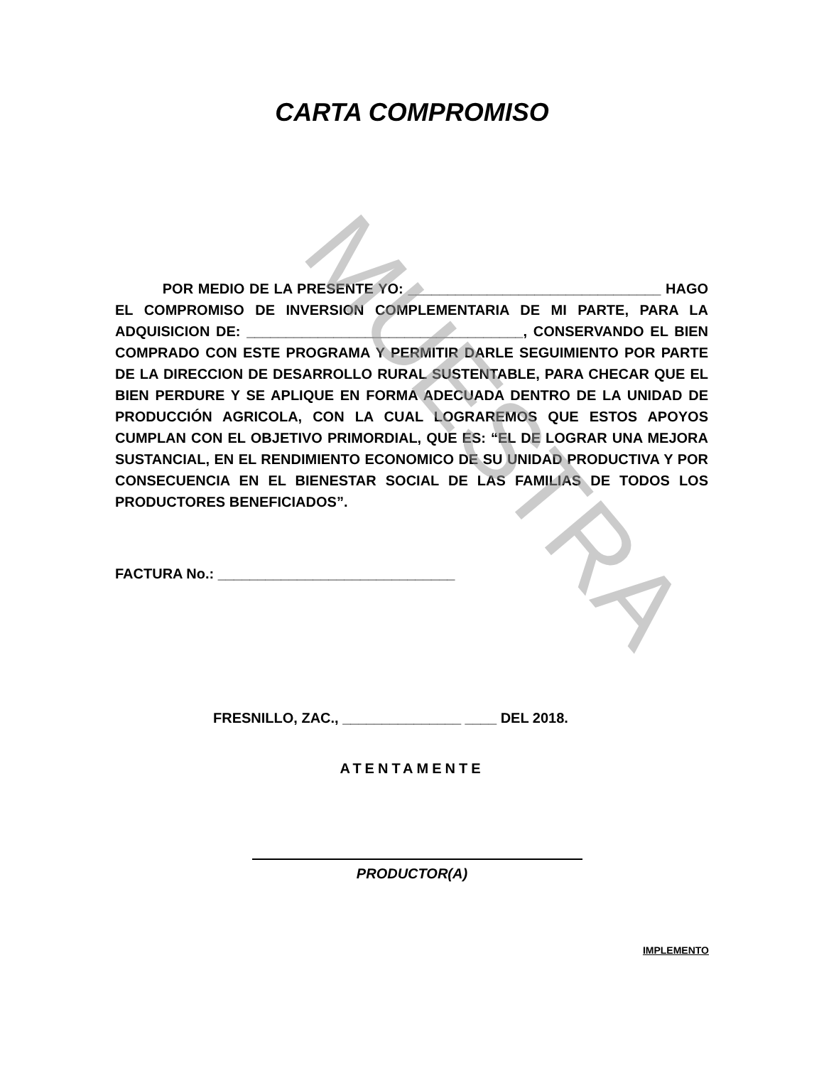MUESTRA
CARTA COMPROMISO
POR MEDIO DE LA PRESENTE YO: ________________________________ HAGO EL COMPROMISO DE INVERSION COMPLEMENTARIA DE MI PARTE, PARA LA ADQUISICION DE: ___________________________________, CONSERVANDO EL BIEN COMPRADO CON ESTE PROGRAMA Y PERMITIR DARLE SEGUIMIENTO POR PARTE DE LA DIRECCION DE DESARROLLO RURAL SUSTENTABLE, PARA CHECAR QUE EL BIEN PERDURE Y SE APLIQUE EN FORMA ADECUADA DENTRO DE LA UNIDAD DE PRODUCCIÓN AGRICOLA, CON LA CUAL LOGRAREMOS QUE ESTOS APOYOS CUMPLAN CON EL OBJETIVO PRIMORDIAL, QUE ES: “EL DE LOGRAR UNA MEJORA SUSTANCIAL, EN EL RENDIMIENTO ECONOMICO DE SU UNIDAD PRODUCTIVA Y POR CONSECUENCIA EN EL BIENESTAR SOCIAL DE LAS FAMILIAS DE TODOS LOS PRODUCTORES BENEFICIADOS”.
FACTURA No.: ______________________________
FRESNILLO, ZAC., _______________ ____ DEL 2018.
ATENTAMENTE
PRODUCTOR(A)
IMPLEMENTO